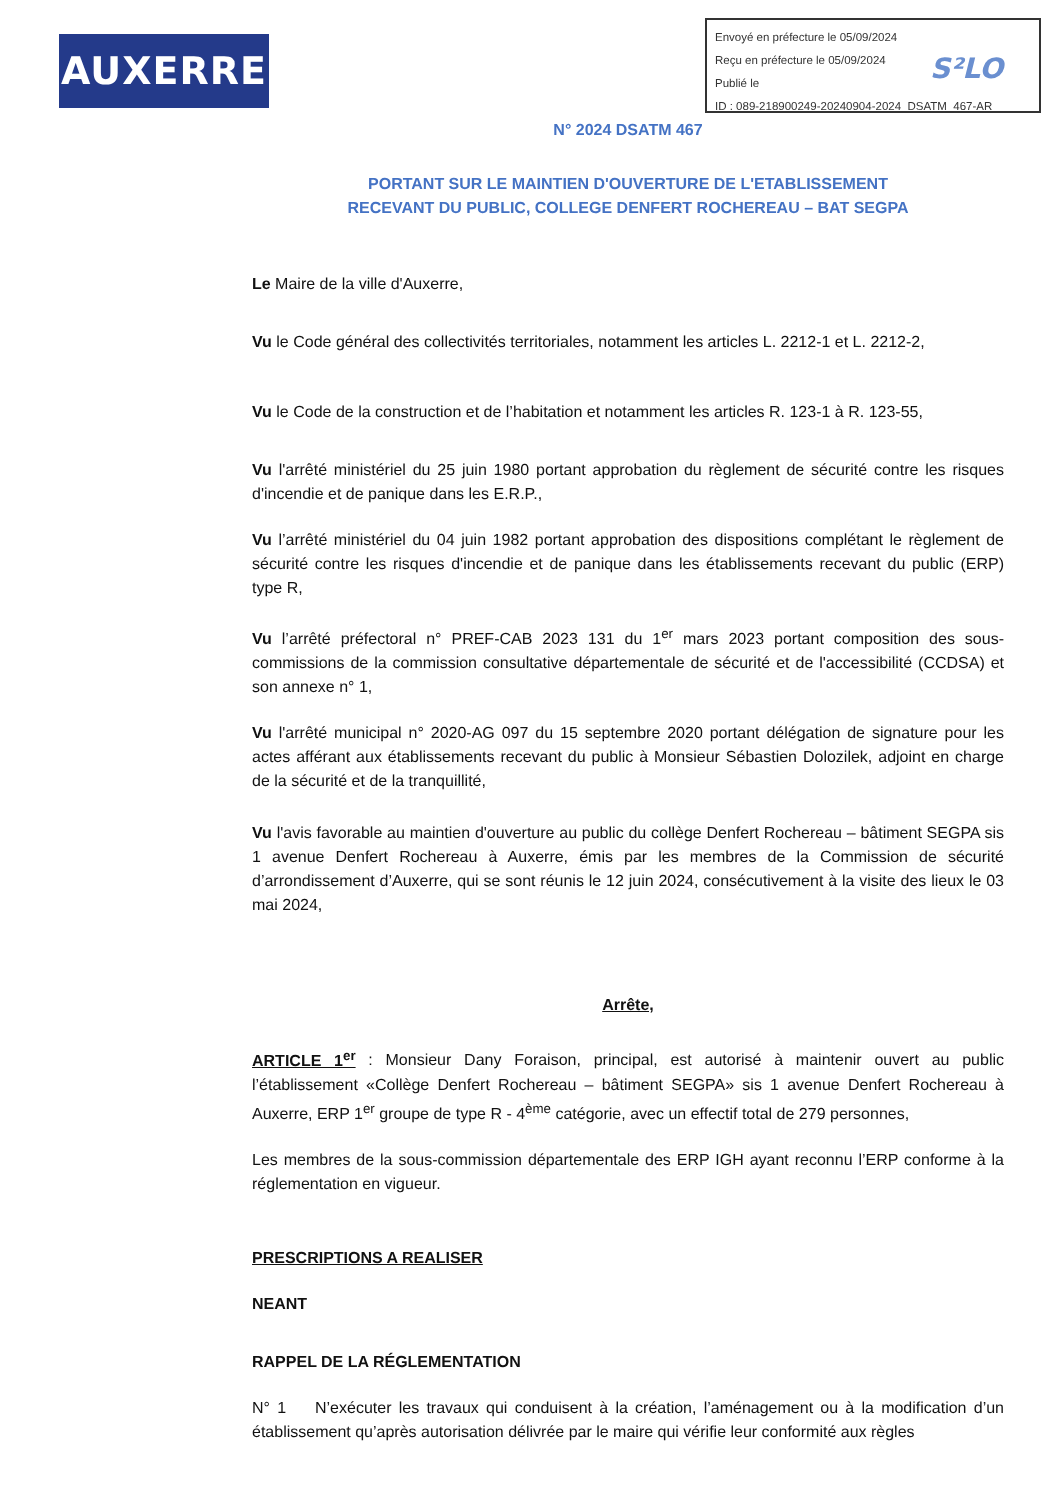AUXERRE
S²LO
Envoyé en préfecture le 05/09/2024
Reçu en préfecture le 05/09/2024
Publié le
ID : 089-218900249-20240904-2024_DSATM_467-AR
N° 2024 DSATM 467
PORTANT SUR LE MAINTIEN D'OUVERTURE DE L'ETABLISSEMENT
RECEVANT DU PUBLIC, COLLEGE DENFERT ROCHEREAU – BAT SEGPA
Le Maire de la ville d'Auxerre,
Vu le Code général des collectivités territoriales, notamment les articles L. 2212-1 et L. 2212-2,
Vu le Code de la construction et de l’habitation et notamment les articles R. 123-1 à R. 123-55,
Vu l'arrêté ministériel du 25 juin 1980 portant approbation du règlement de sécurité contre les risques d'incendie et de panique dans les E.R.P.,
Vu l’arrêté ministériel du 04 juin 1982 portant approbation des dispositions complétant le règlement de sécurité contre les risques d'incendie et de panique dans les établissements recevant du public (ERP) type R,
Vu l’arrêté préfectoral n° PREF-CAB 2023 131 du 1<sup>er</sup> mars 2023 portant composition des sous-commissions de la commission consultative départementale de sécurité et de l'accessibilité (CCDSA) et son annexe n° 1,
Vu l'arrêté municipal n° 2020-AG 097 du 15 septembre 2020 portant délégation de signature pour les actes afférant aux établissements recevant du public à Monsieur Sébastien Dolozilek, adjoint en charge de la sécurité et de la tranquillité,
Vu l'avis favorable au maintien d'ouverture au public du collège Denfert Rochereau – bâtiment SEGPA sis 1 avenue Denfert Rochereau à Auxerre, émis par les membres de la Commission de sécurité d’arrondissement d’Auxerre, qui se sont réunis le 12 juin 2024, consécutivement à la visite des lieux le 03 mai 2024,
Arrête,
ARTICLE 1<sup>er</sup> : Monsieur Dany Foraison, principal, est autorisé à maintenir ouvert au public l’établissement «Collège Denfert Rochereau – bâtiment SEGPA» sis 1 avenue Denfert Rochereau à Auxerre, ERP 1<sup>er</sup> groupe de type R - 4<sup>ème</sup> catégorie, avec un effectif total de 279 personnes,
Les membres de la sous-commission départementale des ERP IGH ayant reconnu l’ERP conforme à la réglementation en vigueur.
PRESCRIPTIONS A REALISER
NEANT
RAPPEL DE LA RÉGLEMENTATION
N° 1 N’exécuter les travaux qui conduisent à la création, l’aménagement ou à la modification d’un établissement qu’après autorisation délivrée par le maire qui vérifie leur conformité aux règles